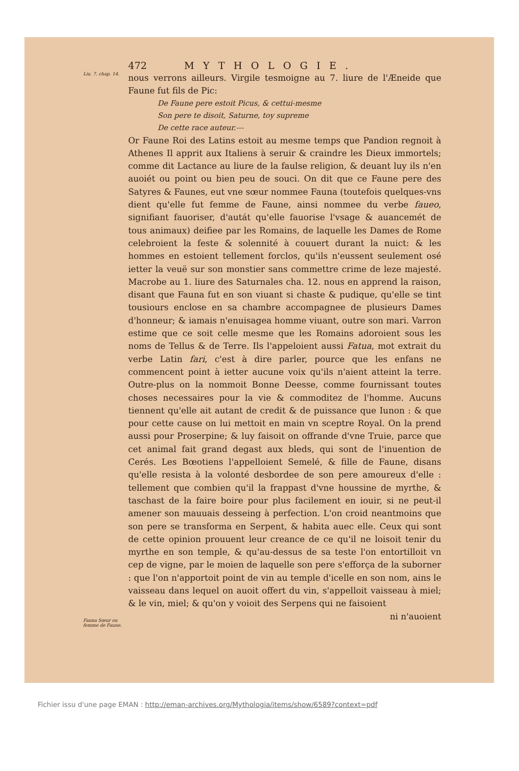472 MYTHOLOGIE.
Liu. 7. chap. 14.
nous verrons ailleurs. Virgile tesmoigne au 7. liure de l'Æneide que Faune fut fils de Pic:
De Faune pere estoit Picus, & cettui-mesme
Son pere te disoit, Saturne, toy supreme
De cette race auteur.---
Or Faune Roi des Latins estoit au mesme temps que Pandion regnoit à Athenes Il apprit aux Italiens à seruir & craindre les Dieux immortels; comme dit Lactance au liure de la faulse religion, & deuant luy ils n'en auoiét ou point ou bien peu de souci. On dit que ce Faune pere des Satyres & Faunes, eut vne sœur nommee Fauna (toutefois quelques-vns dient qu'elle fut femme de Faune, ainsi nommee du verbe faueo, signifiant fauoriser, d'autát qu'elle fauorise l'vsage & auancemét de tous animaux) deifiee par les Romains, de laquelle les Dames de Rome celebroient la feste & solennité à couuert durant la nuict: & les hommes en estoient tellement forclos, qu'ils n'eussent seulement osé ietter la veuë sur son monstier sans commettre crime de leze majesté. Macrobe au 1. liure des Saturnales cha. 12. nous en apprend la raison, disant que Fauna fut en son viuant si chaste & pudique, qu'elle se tint tousiours enclose en sa chambre accompagnee de plusieurs Dames d'honneur; & iamais n'enuisagea homme viuant, outre son mari. Varron estime que ce soit celle mesme que les Romains adoroient sous les noms de Tellus & de Terre. Ils l'appeloient aussi Fatua, mot extrait du verbe Latin fari, c'est à dire parler, pource que les enfans ne commencent point à ietter aucune voix qu'ils n'aient atteint la terre. Outre-plus on la nommoit Bonne Deesse, comme fournissant toutes choses necessaires pour la vie & commoditez de l'homme. Aucuns tiennent qu'elle ait autant de credit & de puissance que Iunon : & que pour cette cause on lui mettoit en main vn sceptre Royal. On la prend aussi pour Proserpine; & luy faisoit on offrande d'vne Truie, parce que cet animal fait grand degast aux bleds, qui sont de l'inuention de Cerés. Les Bœotiens l'appelloient Semelé, & fille de Faune, disans qu'elle resista à la volonté desbordee de son pere amoureux d'elle : tellement que combien qu'il la frappast d'vne houssine de myrthe, & taschast de la faire boire pour plus facilement en iouir, si ne peut-il amener son mauuais desseing à perfection. L'on croid neantmoins que son pere se transforma en Serpent, & habita auec elle. Ceux qui sont de cette opinion prouuent leur creance de ce qu'il ne loisoit tenir du myrthe en son temple, & qu'au-dessus de sa teste l'on entortilloit vn cep de vigne, par le moien de laquelle son pere s'efforça de la suborner : que l'on n'apportoit point de vin au temple d'icelle en son nom, ains le vaisseau dans lequel on auoit offert du vin, s'appelloit vaisseau à miel; & le vin, miel; & qu'on y voioit des Serpens qui ne faisoient
ni n'auoient
Fauna Sœur ou femme de Faune.
Fichier issu d'une page EMAN : http://eman-archives.org/Mythologia/items/show/6589?context=pdf